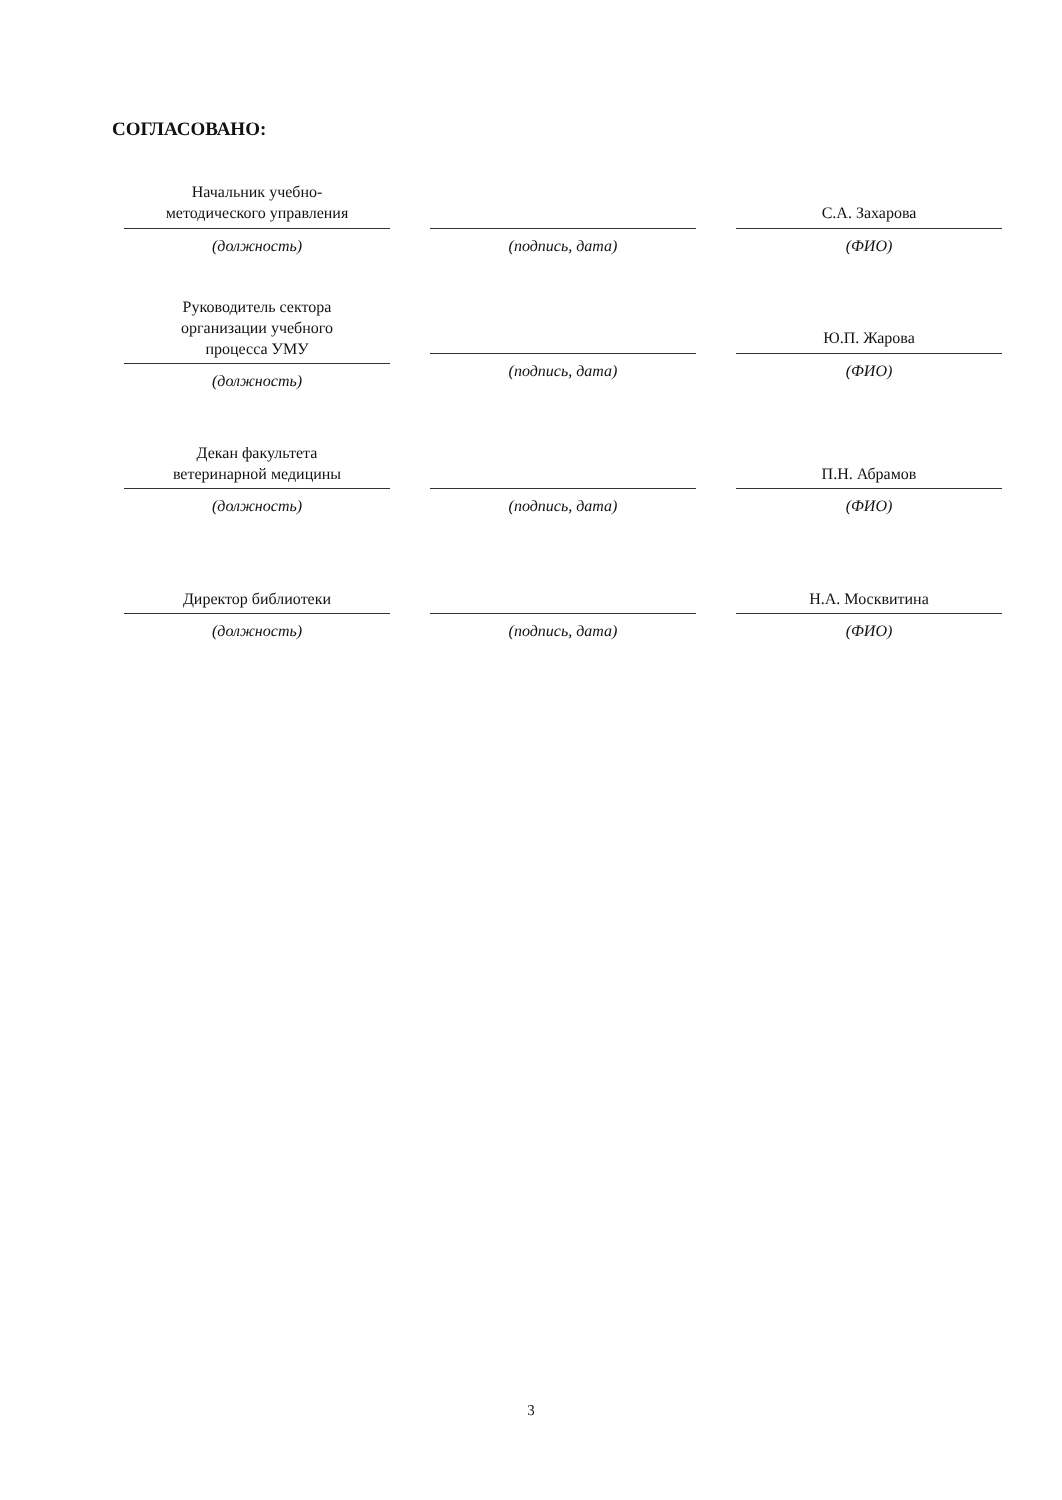СОГЛАСОВАНО:
Начальник учебно-
методического управления
(должность)
(подпись, дата)
С.А. Захарова
(ФИО)
Руководитель сектора
организации учебного
процесса УМУ
(должность)
(подпись, дата)
Ю.П. Жарова
(ФИО)
Декан факультета
ветеринарной медицины
(должность)
(подпись, дата)
П.Н. Абрамов
(ФИО)
Директор библиотеки
(должность)
(подпись, дата)
Н.А. Москвитина
(ФИО)
3